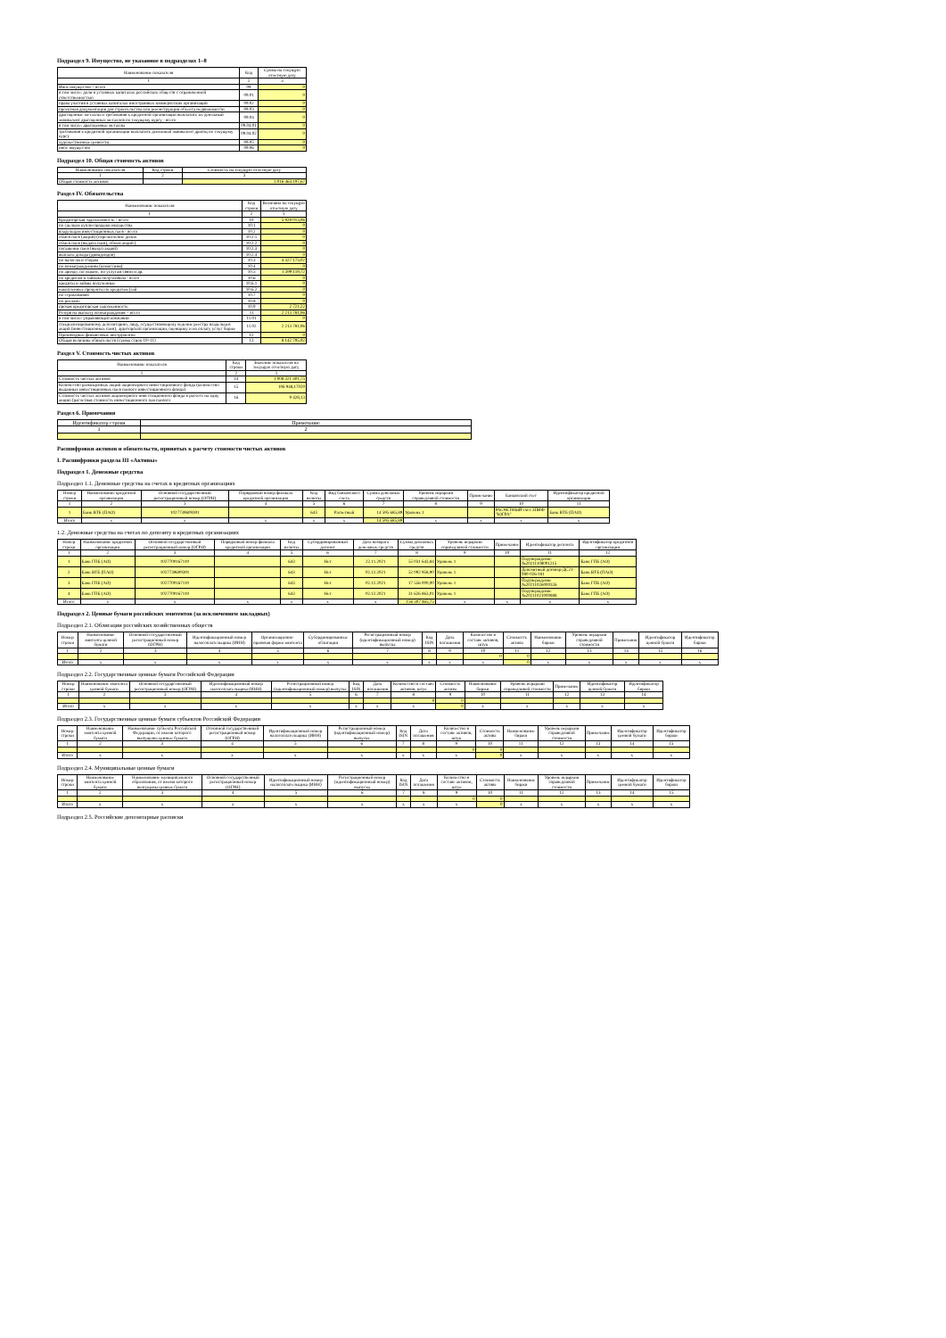Подраздел 9. Имущество, не указанное в подразделах 1–8
| Наименование показателя | Код | Сумма на текущую отчетную дату |
| --- | --- | --- |
| 1 | 2 | 3 |
| Иное имущество – всего | 09 | 0 |
| в том числе: доли в уставных капиталах российских обществ с ограниченной ответственностью | 09.01 | 0 |
| права участия в уставных капиталах иностранных коммерческих организаций | 09.02 | 0 |
| проектная документация для строительства или реконструкции объекта недвижимости | 09.03 | 0 |
| драгоценные металлы и требования к кредитной организации выплатить их денежный эквивалент драгоценных металлов по текущему курсу - всего | 09.04 | 0 |
| в том числе: драгоценные металлы | 09.04.01 | 0 |
| требования к кредитной организации выплатить денежный эквивалент драгоц по текущему курсу | 09.04.02 | 0 |
| художественные ценности | 09.05 | 0 |
| иное имущество | 09.06 | 0 |
Подраздел 10. Общая стоимость активов
| Наименование показателя | Код строки | Стоимость на текущую отчетную дату |
| --- | --- | --- |
| 1 | 2 | 3 |
| Общая стоимость активов | | 1 016 464 197,67 |
Раздел IV. Обязательства
| Наименование показателя | Код строки | Величина на текущую отчетную дату |
| --- | --- | --- |
| 1 | 2 | 3 |
| Кредиторская задолженность - всего | 10 | 5 929 013,96 |
| по сделкам купли-продажи имущества | 10.1 | 0 |
| владельцам инвестиционных паев - всего | 10.2 | 0 |
| обмен паев (акций) (перечисление денеж | 10.2.1 | 0 |
| обмен паев (выдача паев), обмен акций ( | 10.2.2 | 0 |
| погашение паев (выкуп акций) | 10.2.3 | 0 |
| выплата дохода (дивидендов) | 10.2.4 | 0 |
| по налогам и сборам | 10.3 | 4 327 173,02 |
| по вознаграждениям (комиссиям) | 10.4 | 0 |
| по аренде, по охране, по услугам связи и др. | 10.5 | 1 599 119,72 |
| по кредитам и займам полученным - всего | 10.6 | 0 |
| кредиты и займы полученные | 10.6.1 | 0 |
| накопленные проценты по кредитам (зай | 10.6.2 | 0 |
| по страхованию | 10.7 | 0 |
| по рекламе | 10.8 | 0 |
| прочая кредиторская задолженность | 10.9 | 2 721,22 |
| Резерв на выплату вознаграждения – всего | 11 | 2 213 781,96 |
| в том числе: управляющей компании | 11.01 | 0 |
| специализированному депозитарию, лицу, осуществляющему ведение реестра владельцев акций (инвестиционных паев), аудиторской организации, оценщику и на оплату услуг бирже | 11.02 | 2 213 781,96 |
| Производные финансовые инструменты | 12 | 0 |
| Общая величина обязательств (сумма строк 10+11) | 13 | 8 142 795,92 |
Раздел V. Стоимость чистых активов
| Наименование показателя | Код строки | Значение показателя на текущую отчетную дату |
| --- | --- | --- |
| 1 | 2 | 3 |
| Стоимость чистых активов | 14 | 1 008 321 401,75 |
| Количество размещенных акций акционерного инвестиционного фонда (количество выданных инвестиционных паев паевого инвестиционного фонда) | 15 | 106 948,17020 |
| Стоимость чистых активов акционерного инвестиционного фонда в расчете на одну акцию (расчетная стоимость инвестиционного пая паевого | 16 | 9 428,13 |
Раздел 6. Примечания
| Идентификатор строки | Примечание |
| --- | --- |
| 1 | 2 |
Расшифровки активов и обязательств, принятых к расчету стоимости чистых активов
I. Расшифровки раздела III «Активы»
Подраздел 1. Денежные средства
Подраздел 1.1. Денежные средства на счетах в кредитных организациях
| Номер строки | Наименование кредитной организации | Основной государственный регистрационный номер (ОГРН) | Порядковый номер филиала кредитной организации | Код валюты | Вид банковского счета | Сумма денежных средств | Уровень иерархии справедливой стоимости | Примечание | Банковский счет | Идентификатор кредитной организации |
| --- | --- | --- | --- | --- | --- | --- | --- | --- | --- | --- |
| 1 | 2 | 3 | 4 | 5 | 6 | 7 | 8 | 9 | 10 | 11 |
| 1 | Банк ВТБ (ПАО) | 1027739609391 | | 643 | Расчетный | 14 595 685,89 | Уровень 1 | | РАСЧЕТНЫЙ счет ЗПИФ "ЮГРА" | Банк ВТБ (ПАО) |
| Итого | x | x | x | x | x | 14 595 685,89 | x | x | x | x |
1.2. Денежные средства на счетах по депозиту в кредитных организациях
| Номер строки | Наименование кредитной организации | Основной государственный регистрационный номер (ОГРН) | Порядковый номер филиала кредитной организации | Код валюты | Субординированный депозит | Дата возврата денежных средств | Сумма денежных средств | Уровень иерархии справедливой стоимости | Примечание | Идентификатор депозита | Идентификатор кредитной организации |
| --- | --- | --- | --- | --- | --- | --- | --- | --- | --- | --- | --- |
| 1 | 2 | 3 | 4 | 5 | 6 | 7 | 8 | 9 | 10 | 11 | 12 |
| 1 | Банк ГПБ (АО) | 1027700167110 | | 643 | Нет | 22.11.2021 | 55 031 643,84 | Уровень 1 | | Подтверждение №20211108001215 | Банк ГПБ (АО) |
| 2 | Банк ВТБ (ПАО) | 1027739609391 | | 643 | Нет | 02.12.2021 | 52 092 958,90 | Уровень 1 | | Депозитный договор ДС21-080-026-181 | Банк ВТБ (ПАО) |
| 3 | Банк ГПБ (АО) | 1027700167110 | | 643 | Нет | 02.12.2021 | 17 556 000,00 | Уровень 1 | | Подтверждение №20211026000326 | Банк ГПБ (АО) |
| 4 | Банк ГПБ (АО) | 1027700167110 | | 643 | Нет | 02.12.2021 | 31 626 863,01 | Уровень 1 | | Подтверждение №20211021000888 | Банк ГПБ (АО) |
| Итого | x | x | x | x | x | x | 156 307 465,75 | x | x | x | x |
Подраздел 2. Ценные бумаги российских эмитентов (за исключением закладных)
Подраздел 2.1. Облигации российских хозяйственных обществ
| Номер строки | Наименование эмитента ценной бумаги | Основной государственный регистрационный номер (ОГРН) | Идентификационный номер налогоплательщика (ИНН) | Организационно-правовая форма эмитента | Субординированные облигации | Регистрационный номер (идентификационный номер) выпуска | Код ISIN | Дата погашения | Количество в составе активов, штук | Стоимость актива | Наименование биржи | Уровень иерархии справедливой стоимости | Примечание | Идентификатор ценной бумаги | Идентификатор биржи |
| --- | --- | --- | --- | --- | --- | --- | --- | --- | --- | --- | --- | --- | --- | --- | --- |
| 1 | 2 | 3 | 4 | 5 | 6 | 7 | 8 | 9 | 10 | 11 | 12 | 13 | 14 | 15 | 16 |
| | | | | | | | | | 0 | 0 | | | | | |
| Итого | x | x | x | x | x | x | x | x | x | 0 | x | x | x | x | x |
Подраздел 2.2. Государственные ценные бумаги Российской Федерации
| Номер строки | Наименование эмитента ценной бумаги | Основной государственный регистрационный номер (ОГРН) | Идентификационный номер налогоплательщика (ИНН) | Регистрационный номер (идентификационный номер) выпуска | Код ISIN | Дата погашения | Количество в составе активов, штук | Стоимость актива | Наименование биржи | Уровень иерархии справедливой стоимости | Примечание | Идентификатор ценной бумаги | Идентификатор биржи |
| --- | --- | --- | --- | --- | --- | --- | --- | --- | --- | --- | --- | --- | --- |
| 1 | 2 | 3 | 4 | 5 | 6 | 7 | 8 | 9 | 10 | 11 | 12 | 13 | 14 |
| | | | | | | | 0 | 0 | | | | | |
| Итого | x | x | x | x | x | x | x | 0 | x | x | x | x | x |
Подраздел 2.3. Государственные ценные бумаги субъектов Российской Федерации
| Номер строки | Наименование эмитента ценной бумаги | Наименование субъекта Российской Федерации, от имени которого выпущены ценные бумаги | Основной государственный регистрационный номер (ОГРН) | Идентификационный номер налогоплательщика (ИНН) | Регистрационный номер (идентификационный номер) выпуска | Код ISIN | Дата погашения | Количество в составе активов, штук | Стоимость актива | Наименование биржи | Уровень иерархии справедливой стоимости | Примечание | Идентификатор ценной бумаги | Идентификатор биржи |
| --- | --- | --- | --- | --- | --- | --- | --- | --- | --- | --- | --- | --- | --- | --- |
| 1 | 2 | 3 | 4 | 5 | 6 | 7 | 8 | 9 | 10 | 11 | 12 | 13 | 14 | 15 |
| | | | | | | | | 0 | 0 | | | | | |
| Итого | x | x | x | x | x | x | x | x | 0 | x | x | x | x | x |
Подраздел 2.4. Муниципальные ценные бумаги
| Номер строки | Наименование эмитента ценной бумаги | Наименование муниципального образования, от имени которого выпущены ценные бумаги | Основной государственный регистрационный номер (ОГРН) | Идентификационный номер налогоплательщика (ИНН) | Регистрационный номер (идентификационный номер) выпуска | Код ISIN | Дата погашения | Количество в составе активов, штук | Стоимость актива | Наименование биржи | Уровень иерархии справедливой стоимости | Примечание | Идентификатор ценной бумаги | Идентификатор биржи |
| --- | --- | --- | --- | --- | --- | --- | --- | --- | --- | --- | --- | --- | --- | --- |
| 1 | 2 | 3 | 4 | 5 | 6 | 7 | 8 | 9 | 10 | 11 | 12 | 13 | 14 | 15 |
| | | | | | | | | 0 | 0 | | | | | |
| Итого | x | x | x | x | x | x | x | x | 0 | x | x | x | x | x |
Подраздел 2.5. Российские депозитарные расписки